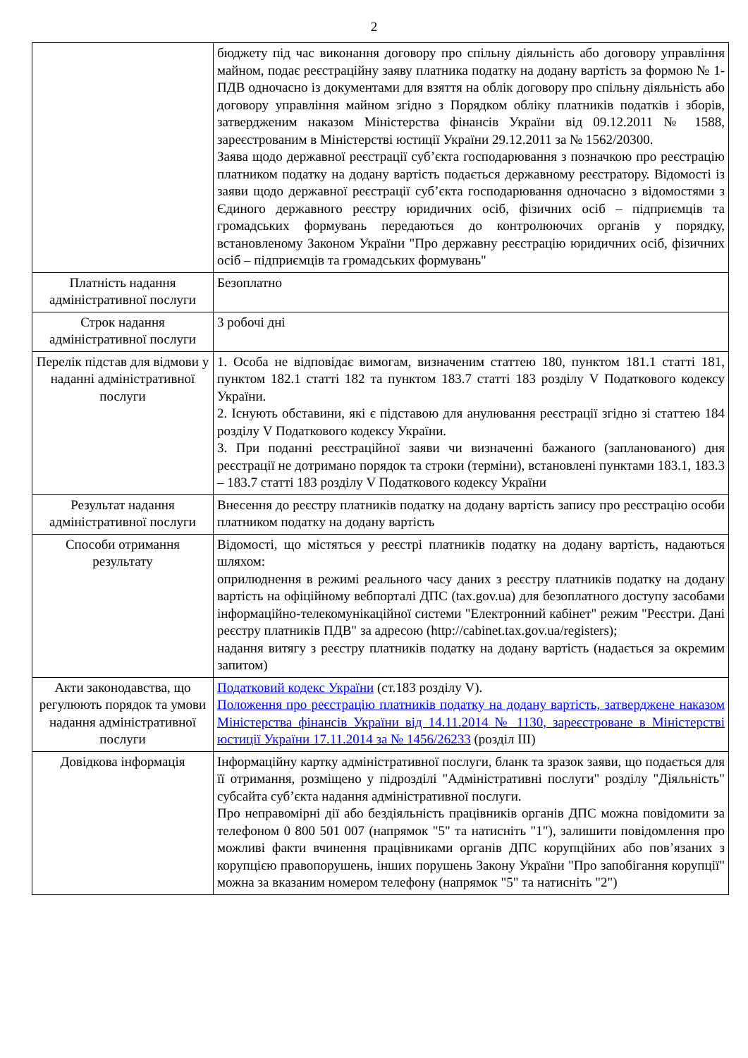2
| | бюджету під час виконання договору про спільну діяльність або договору управління майном, подає реєстраційну заяву платника податку на додану вартість за формою № 1-ПДВ одночасно із документами для взяття на облік договору про спільну діяльність або договору управління майном згідно з Порядком обліку платників податків і зборів, затвердженим наказом Міністерства фінансів України від 09.12.2011 № 1588, зареєстрованим в Міністерстві юстиції України 29.12.2011 за № 1562/20300. Заява щодо державної реєстрації суб’єкта господарювання з позначкою про реєстрацію платником податку на додану вартість подається державному реєстратору. Відомості із заяви щодо державної реєстрації суб’єкта господарювання одночасно з відомостями з Єдиного державного реєстру юридичних осіб, фізичних осіб – підприємців та громадських формувань передаються до контролюючих органів у порядку, встановленому Законом України "Про державну реєстрацію юридичних осіб, фізичних осіб – підприємців та громадських формувань" |
| Платність надання адміністративної послуги | Безоплатно |
| Строк надання адміністративної послуги | 3 робочі дні |
| Перелік підстав для відмови у наданні адміністративної послуги | 1. Особа не відповідає вимогам, визначеним статтею 180, пунктом 181.1 статті 181, пунктом 182.1 статті 182 та пунктом 183.7 статті 183 розділу V Податкового кодексу України. 2. Існують обставини, які є підставою для анулювання реєстрації згідно зі статтею 184 розділу V Податкового кодексу України. 3. При поданні реєстраційної заяви чи визначенні бажаного (запланованого) дня реєстрації не дотримано порядок та строки (терміни), встановлені пунктами 183.1, 183.3 – 183.7 статті 183 розділу V Податкового кодексу України |
| Результат надання адміністративної послуги | Внесення до реєстру платників податку на додану вартість запису про реєстрацію особи платником податку на додану вартість |
| Способи отримання результату | Відомості, що містяться у реєстрі платників податку на додану вартість, надаються шляхом: оприлюднення в режимі реального часу даних з реєстру платників податку на додану вартість на офіційному вебпорталі ДПС (tax.gov.ua) для безоплатного доступу засобами інформаційно-телекомунікаційної системи "Електронний кабінет" режим "Реєстри. Дані реєстру платників ПДВ" за адресою (http://cabinet.tax.gov.ua/registers); надання витягу з реєстру платників податку на додану вартість (надається за окремим запитом) |
| Акти законодавства, що регулюють порядок та умови надання адміністративної послуги | Податковий кодекс України (ст.183 розділу V). Положення про реєстрацію платників податку на додану вартість, затверджене наказом Міністерства фінансів України від 14.11.2014 № 1130, зареєстроване в Міністерстві юстиції України 17.11.2014 за № 1456/26233 (розділ III) |
| Довідкова інформація | Інформаційну картку адміністративної послуги, бланк та зразок заяви, що подається для її отримання, розміщено у підрозділі "Адміністративні послуги" розділу "Діяльність" субсайта суб’єкта надання адміністративної послуги. Про неправомірні дії або бездіяльність працівників органів ДПС можна повідомити за телефоном 0 800 501 007 (напрямок "5" та натисніть "1"), залишити повідомлення про можливі факти вчинення працівниками органів ДПС корупційних або пов’язаних з корупцією правопорушень, інших порушень Закону України "Про запобігання корупції" можна за вказаним номером телефону (напрямок "5" та натисніть "2") |